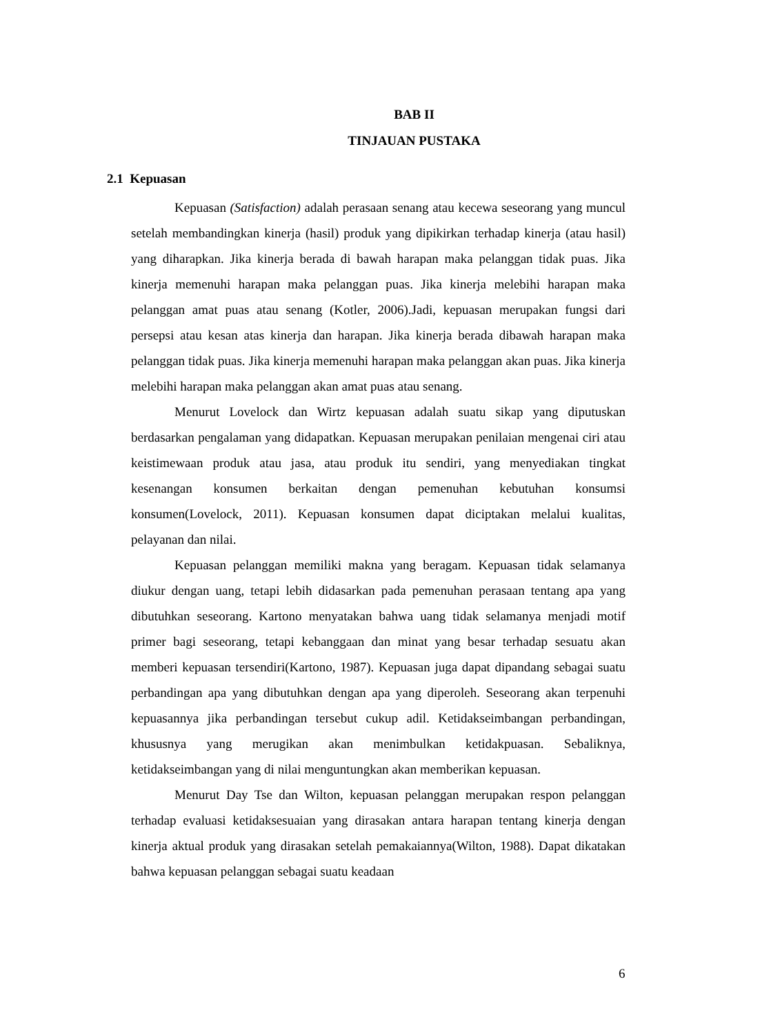BAB II
TINJAUAN PUSTAKA
2.1 Kepuasan
Kepuasan (Satisfaction) adalah perasaan senang atau kecewa seseorang yang muncul setelah membandingkan kinerja (hasil) produk yang dipikirkan terhadap kinerja (atau hasil) yang diharapkan. Jika kinerja berada di bawah harapan maka pelanggan tidak puas. Jika kinerja memenuhi harapan maka pelanggan puas. Jika kinerja melebihi harapan maka pelanggan amat puas atau senang (Kotler, 2006).Jadi, kepuasan merupakan fungsi dari persepsi atau kesan atas kinerja dan harapan. Jika kinerja berada dibawah harapan maka pelanggan tidak puas. Jika kinerja memenuhi harapan maka pelanggan akan puas. Jika kinerja melebihi harapan maka pelanggan akan amat puas atau senang.
Menurut Lovelock dan Wirtz kepuasan adalah suatu sikap yang diputuskan berdasarkan pengalaman yang didapatkan. Kepuasan merupakan penilaian mengenai ciri atau keistimewaan produk atau jasa, atau produk itu sendiri, yang menyediakan tingkat kesenangan konsumen berkaitan dengan pemenuhan kebutuhan konsumsi konsumen(Lovelock, 2011). Kepuasan konsumen dapat diciptakan melalui kualitas, pelayanan dan nilai.
Kepuasan pelanggan memiliki makna yang beragam. Kepuasan tidak selamanya diukur dengan uang, tetapi lebih didasarkan pada pemenuhan perasaan tentang apa yang dibutuhkan seseorang. Kartono menyatakan bahwa uang tidak selamanya menjadi motif primer bagi seseorang, tetapi kebanggaan dan minat yang besar terhadap sesuatu akan memberi kepuasan tersendiri(Kartono, 1987). Kepuasan juga dapat dipandang sebagai suatu perbandingan apa yang dibutuhkan dengan apa yang diperoleh. Seseorang akan terpenuhi kepuasannya jika perbandingan tersebut cukup adil. Ketidakseimbangan perbandingan, khususnya yang merugikan akan menimbulkan ketidakpuasan. Sebaliknya, ketidakseimbangan yang di nilai menguntungkan akan memberikan kepuasan.
Menurut Day Tse dan Wilton, kepuasan pelanggan merupakan respon pelanggan terhadap evaluasi ketidaksesuaian yang dirasakan antara harapan tentang kinerja dengan kinerja aktual produk yang dirasakan setelah pemakaiannya(Wilton, 1988). Dapat dikatakan bahwa kepuasan pelanggan sebagai suatu keadaan
6